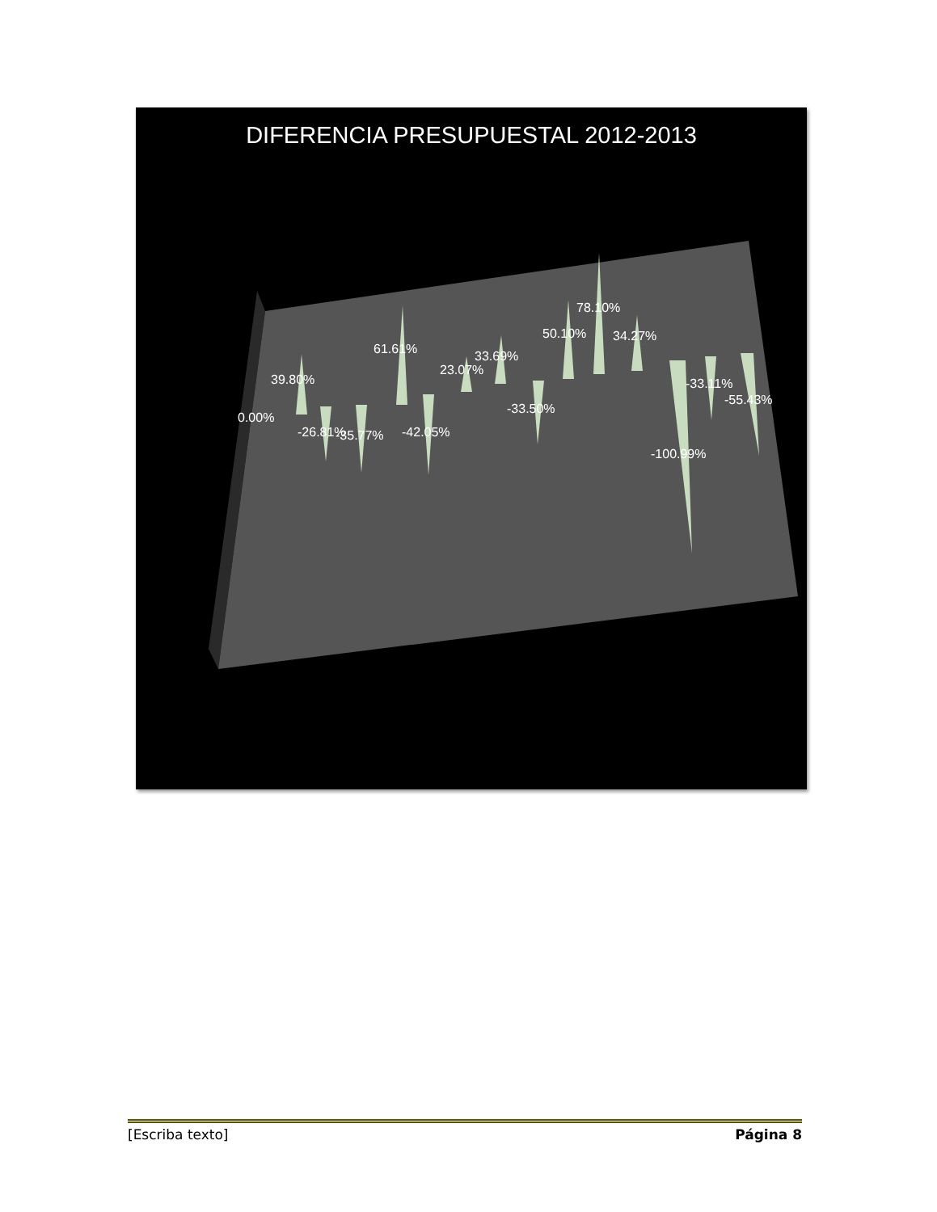DIFERENCIA PRESUPUESTAL 2012-2013
0.00%
39.80%
-26.81%
-35.77%
61.61%
-42.05%
23.07%
33.69%
-33.50%
50.10%
78.10%
34.27%
-100.99%
-33.11%
-55.43%
[Escriba texto] Página 8